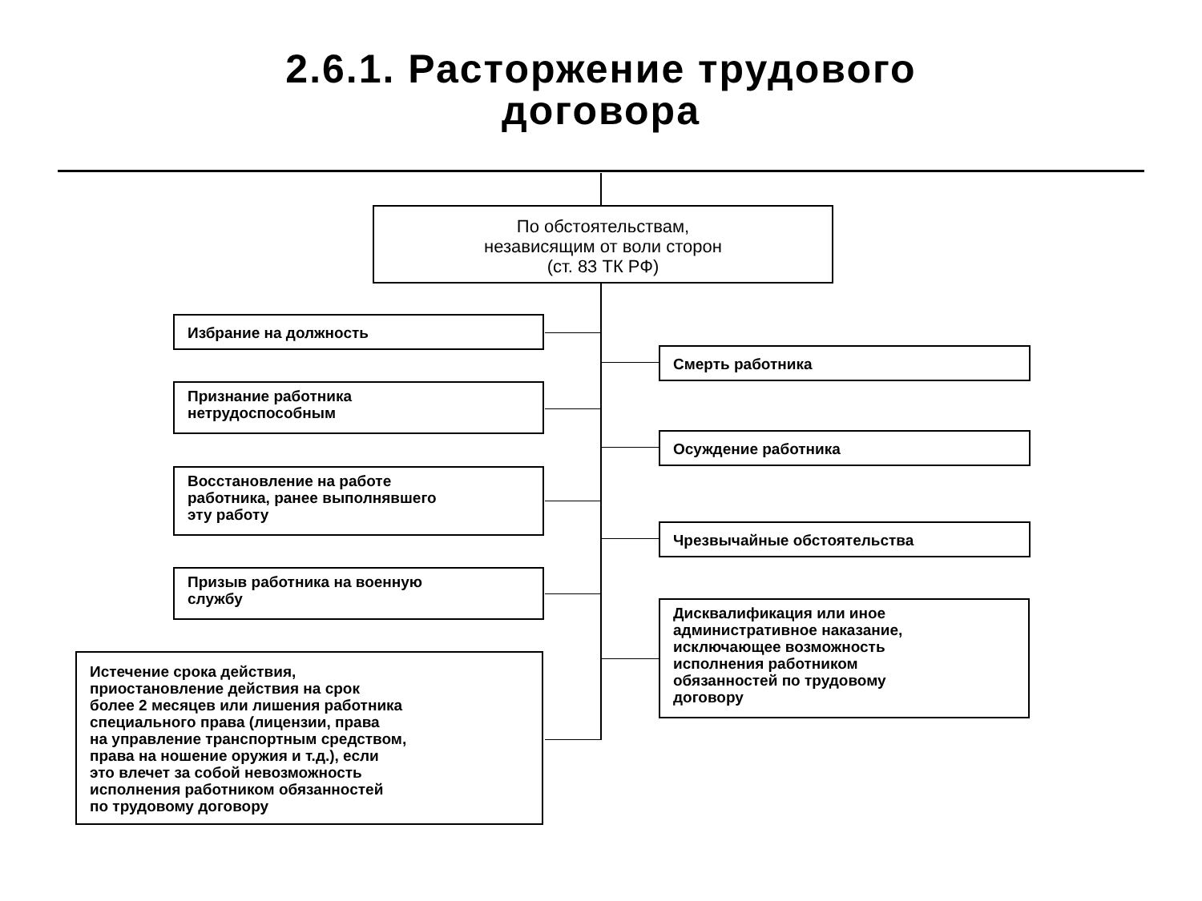2.6.1. Расторжение трудового
договора
По обстоятельствам,
независящим от воли сторон
(ст. 83 ТК РФ)
Избрание на должность
Признание работника
нетрудоспособным
Восстановление на работе
работника, ранее выполнявшего
эту работу
Призыв работника на военную
службу
Истечение срока действия,
приостановление действия на срок
более 2 месяцев или лишения работника
специального права (лицензии, права
на управление транспортным средством,
права на ношение оружия и т.д.), если
это влечет за собой невозможность
исполнения работником обязанностей
по трудовому договору
Смерть работника
Осуждение работника
Чрезвычайные обстоятельства
Дисквалификация или иное
административное наказание,
исключающее возможность
исполнения работником
обязанностей по трудовому
договору